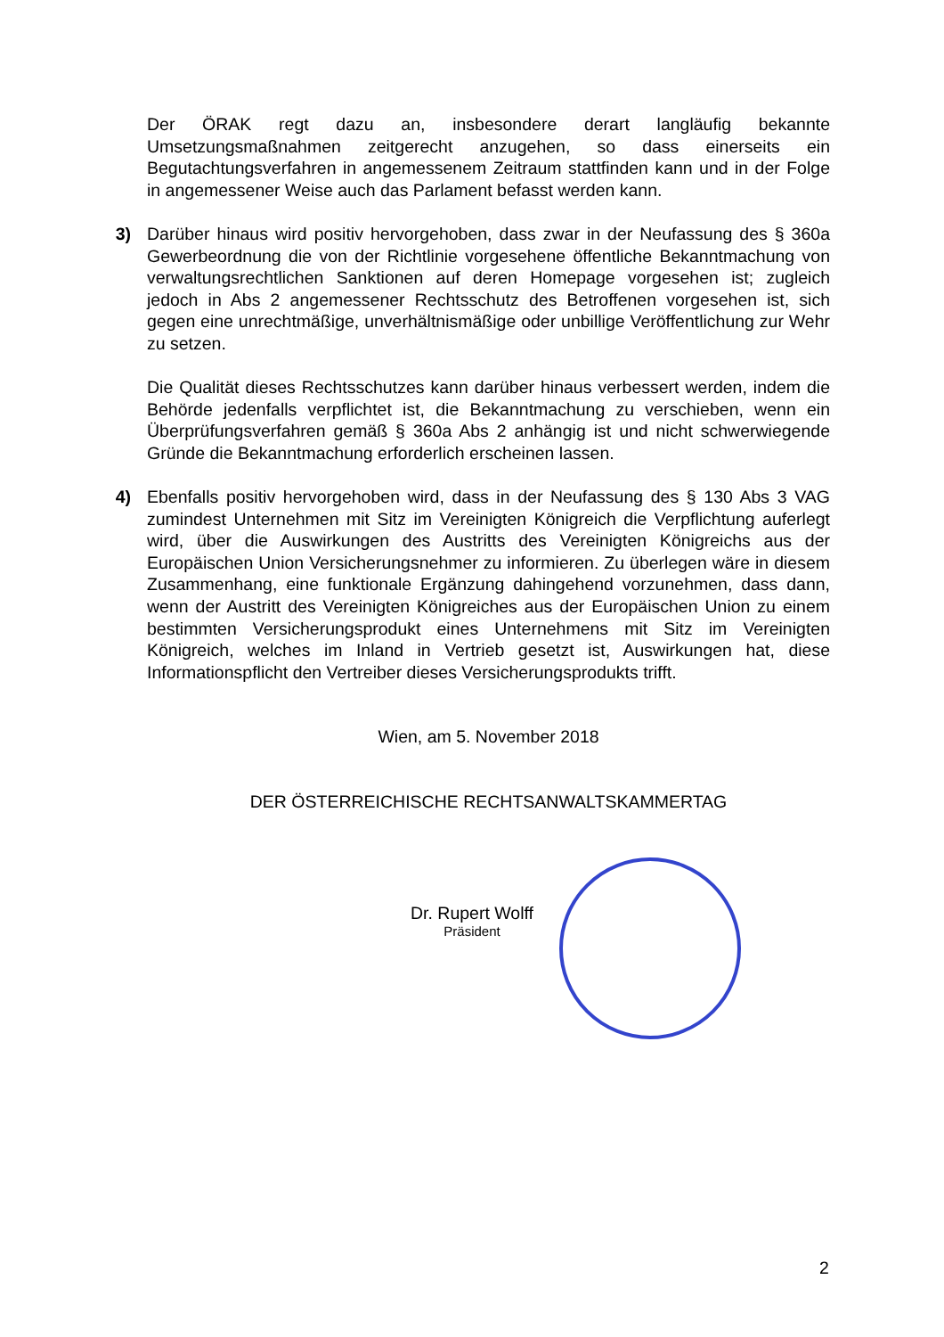Der ÖRAK regt dazu an, insbesondere derart langläufig bekannte Umsetzungsmaßnahmen zeitgerecht anzugehen, so dass einerseits ein Begutachtungsverfahren in angemessenem Zeitraum stattfinden kann und in der Folge in angemessener Weise auch das Parlament befasst werden kann.
3) Darüber hinaus wird positiv hervorgehoben, dass zwar in der Neufassung des § 360a Gewerbeordnung die von der Richtlinie vorgesehene öffentliche Bekanntmachung von verwaltungsrechtlichen Sanktionen auf deren Homepage vorgesehen ist; zugleich jedoch in Abs 2 angemessener Rechtsschutz des Betroffenen vorgesehen ist, sich gegen eine unrechtmäßige, unverhältnismäßige oder unbillige Veröffentlichung zur Wehr zu setzen.
Die Qualität dieses Rechtsschutzes kann darüber hinaus verbessert werden, indem die Behörde jedenfalls verpflichtet ist, die Bekanntmachung zu verschieben, wenn ein Überprüfungsverfahren gemäß § 360a Abs 2 anhängig ist und nicht schwerwiegende Gründe die Bekanntmachung erforderlich erscheinen lassen.
4) Ebenfalls positiv hervorgehoben wird, dass in der Neufassung des § 130 Abs 3 VAG zumindest Unternehmen mit Sitz im Vereinigten Königreich die Verpflichtung auferlegt wird, über die Auswirkungen des Austritts des Vereinigten Königreichs aus der Europäischen Union Versicherungsnehmer zu informieren. Zu überlegen wäre in diesem Zusammenhang, eine funktionale Ergänzung dahingehend vorzunehmen, dass dann, wenn der Austritt des Vereinigten Königreiches aus der Europäischen Union zu einem bestimmten Versicherungsprodukt eines Unternehmens mit Sitz im Vereinigten Königreich, welches im Inland in Vertrieb gesetzt ist, Auswirkungen hat, diese Informationspflicht den Vertreiber dieses Versicherungsprodukts trifft.
Wien, am 5. November 2018
DER ÖSTERREICHISCHE RECHTSANWALTSKAMMERTAG
Dr. Rupert Wolff
Präsident
2